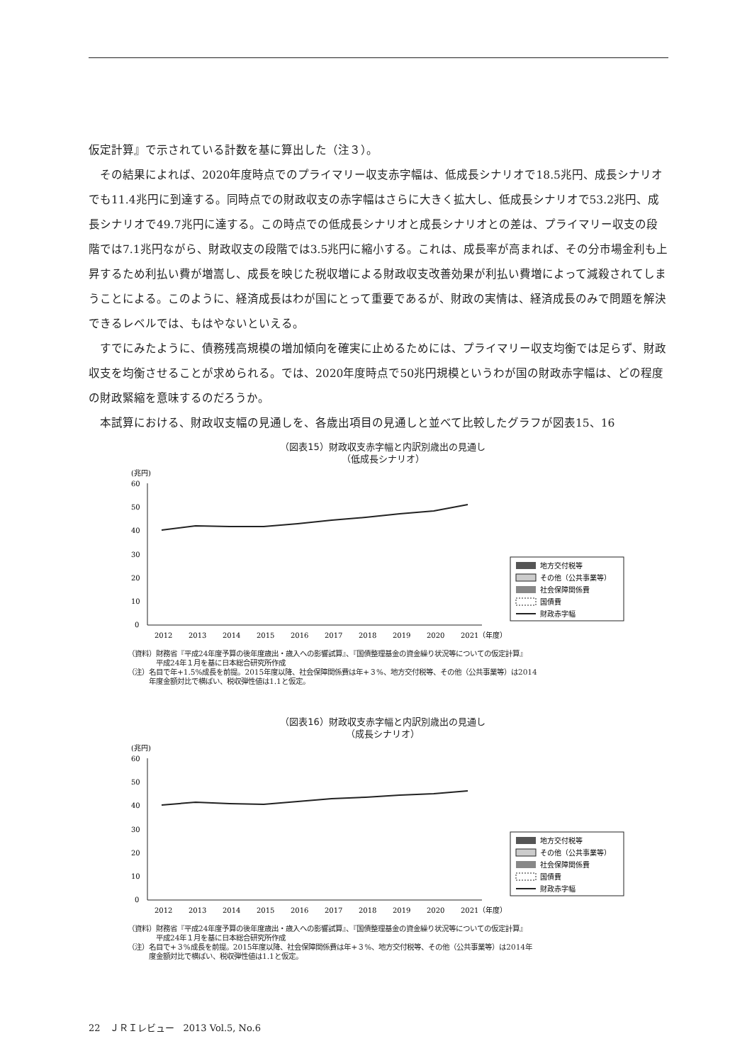仮定計算』で示されている計数を基に算出した（注３）。
　その結果によれば、2020年度時点でのプライマリー収支赤字幅は、低成長シナリオで18.5兆円、成長シナリオでも11.4兆円に到達する。同時点での財政収支の赤字幅はさらに大きく拡大し、低成長シナリオで53.2兆円、成長シナリオで49.7兆円に達する。この時点での低成長シナリオと成長シナリオとの差は、プライマリー収支の段階では7.1兆円ながら、財政収支の段階では3.5兆円に縮小する。これは、成長率が高まれば、その分市場金利も上昇するため利払い費が増嵩し、成長を映じた税収増による財政収支改善効果が利払い費増によって減殺されてしまうことによる。このように、経済成長はわが国にとって重要であるが、財政の実情は、経済成長のみで問題を解決できるレベルでは、もはやないといえる。
　すでにみたように、債務残高規模の増加傾向を確実に止めるためには、プライマリー収支均衡では足らず、財政収支を均衡させることが求められる。では、2020年度時点で50兆円規模というわが国の財政赤字幅は、どの程度の財政緊縮を意味するのだろうか。
　本試算における、財政収支幅の見通しを、各歳出項目の見通しと並べて比較したグラフが図表15、16
（図表15）財政収支赤字幅と内訳別歳出の見通し
（低成長シナリオ）
(兆円)
60
50
40
30
20
10
0
地方交付税等
その他（公共事業等）
社会保障関係費
国債費
財政赤字幅
2012
2013
2014
2015
2016
2017
2018
2019
2020
2021（年度）
（資料）財務省『平成24年度予算の後年度歳出・歳入への影響試算』、『国債整理基金の資金繰り状況等についての仮定計算』
　　　　平成24年１月を基に日本総合研究所作成
（注）名目で年+1.5%成長を前提。2015年度以降、社会保障関係費は年+３%、地方交付税等、その他（公共事業等）は2014
　　　年度金額対比で横ばい、税収弾性値は1.1と仮定。
（図表16）財政収支赤字幅と内訳別歳出の見通し
（成長シナリオ）
(兆円)
60
50
40
30
20
10
0
地方交付税等
その他（公共事業等）
社会保障関係費
国債費
財政赤字幅
2012
2013
2014
2015
2016
2017
2018
2019
2020
2021（年度）
（資料）財務省『平成24年度予算の後年度歳出・歳入への影響試算』、『国債整理基金の資金繰り状況等についての仮定計算』
　　　　平成24年１月を基に日本総合研究所作成
（注）名目で+３%成長を前提。2015年度以降、社会保障関係費は年+３%、地方交付税等、その他（公共事業等）は2014年
　　　度金額対比で横ばい、税収弾性値は1.1と仮定。
22　ＪＲＩレビュー　2013 Vol.5, No.6